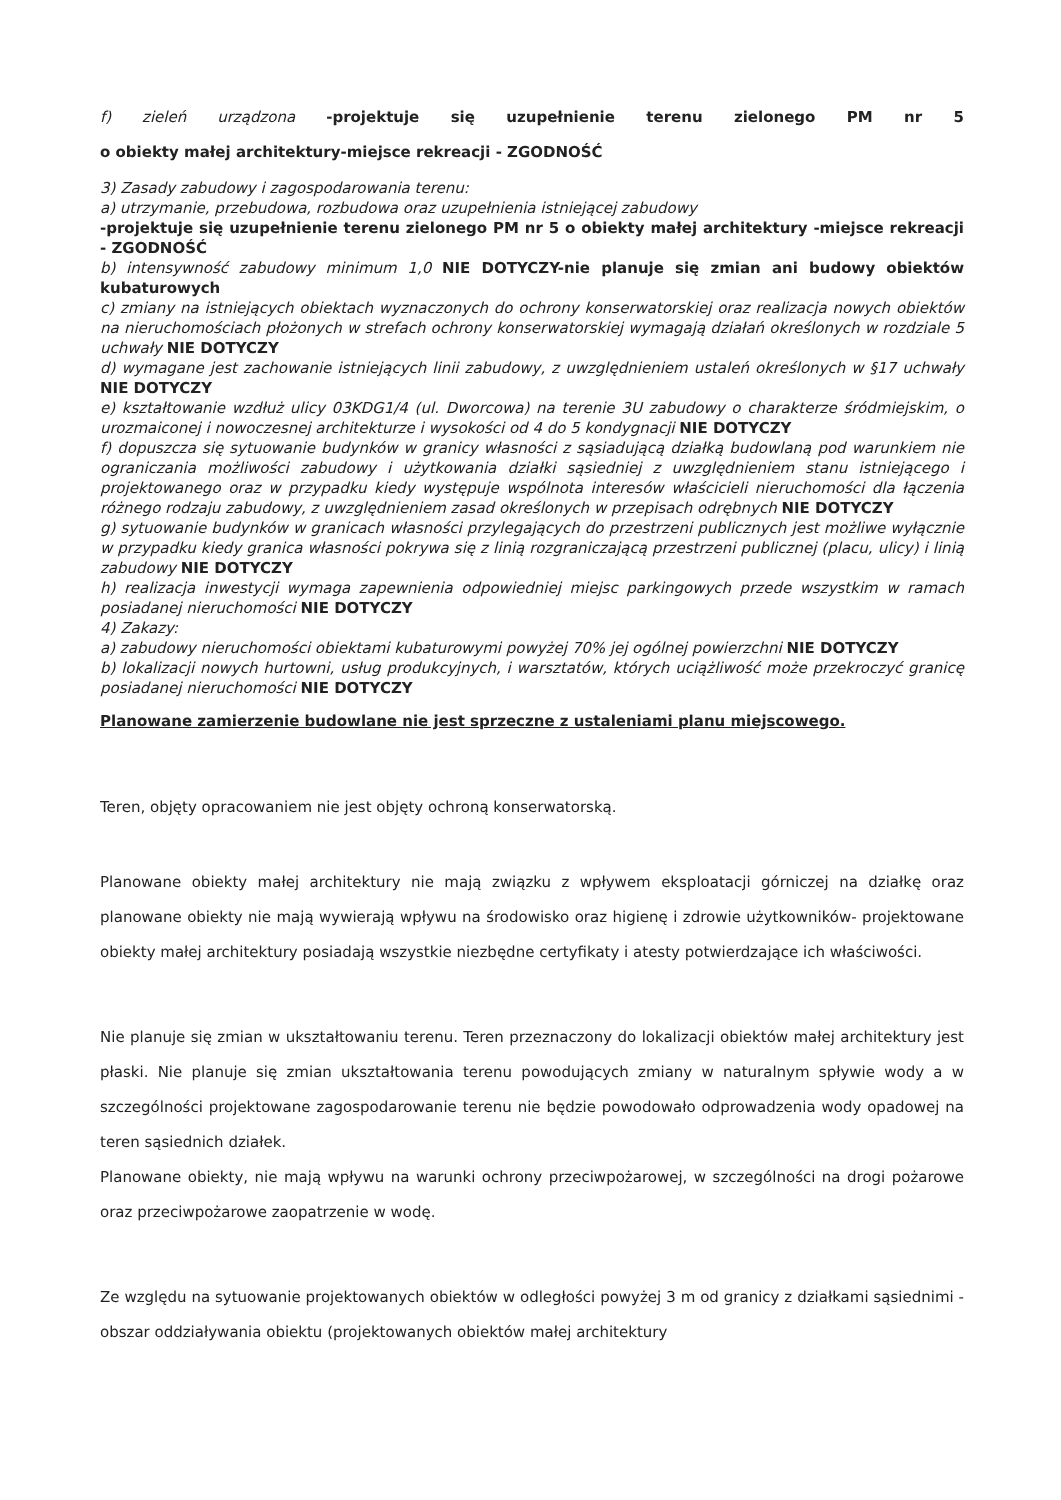f) zieleń urządzona -projektuje się uzupełnienie terenu zielonego PM nr 5
o obiekty małej architektury-miejsce rekreacji - ZGODNOŚĆ
3) Zasady zabudowy i zagospodarowania terenu:
a) utrzymanie, przebudowa, rozbudowa oraz uzupełnienia istniejącej zabudowy
-projektuje się uzupełnienie terenu zielonego PM nr 5 o obiekty małej architektury -miejsce rekreacji - ZGODNOŚĆ
b) intensywność zabudowy minimum 1,0 NIE DOTYCZY-nie planuje się zmian ani budowy obiektów kubaturowych
c) zmiany na istniejących obiektach wyznaczonych do ochrony konserwatorskiej oraz realizacja nowych obiektów na nieruchomościach płożonych w strefach ochrony konserwatorskiej wymagają działań określonych w rozdziale 5 uchwały NIE DOTYCZY
d) wymagane jest zachowanie istniejących linii zabudowy, z uwzględnieniem ustaleń określonych w §17 uchwały NIE DOTYCZY
e) kształtowanie wzdłuż ulicy 03KDG1/4 (ul. Dworcowa) na terenie 3U zabudowy o charakterze śródmiejskim, o urozmaiconej i nowoczesnej architekturze i wysokości od 4 do 5 kondygnacji NIE DOTYCZY
f) dopuszcza się sytuowanie budynków w granicy własności z sąsiadującą działką budowlaną pod warunkiem nie ograniczania możliwości zabudowy i użytkowania działki sąsiedniej z uwzględnieniem stanu istniejącego i projektowanego oraz w przypadku kiedy występuje wspólnota interesów właścicieli nieruchomości dla łączenia różnego rodzaju zabudowy, z uwzględnieniem zasad określonych w przepisach odrębnych NIE DOTYCZY
g) sytuowanie budynków w granicach własności przylegających do przestrzeni publicznych jest możliwe wyłącznie w przypadku kiedy granica własności pokrywa się z linią rozgraniczającą przestrzeni publicznej (placu, ulicy) i linią zabudowy NIE DOTYCZY
h) realizacja inwestycji wymaga zapewnienia odpowiedniej miejsc parkingowych przede wszystkim w ramach posiadanej nieruchomości NIE DOTYCZY
4) Zakazy:
a) zabudowy nieruchomości obiektami kubaturowymi powyżej 70% jej ogólnej powierzchni NIE DOTYCZY
b) lokalizacji nowych hurtowni, usług produkcyjnych, i warsztatów, których uciążliwość może przekroczyć granicę posiadanej nieruchomości NIE DOTYCZY
Planowane zamierzenie budowlane nie jest sprzeczne z ustaleniami planu miejscowego.
Teren, objęty opracowaniem nie jest objęty ochroną konserwatorską.
Planowane obiekty małej architektury nie mają związku z wpływem eksploatacji górniczej na działkę oraz planowane obiekty nie mają wywierają wpływu na środowisko oraz higienę i zdrowie użytkowników- projektowane obiekty małej architektury posiadają wszystkie niezbędne certyfikaty i atesty potwierdzające ich właściwości.
Nie planuje się zmian w ukształtowaniu terenu. Teren przeznaczony do lokalizacji obiektów małej architektury jest płaski. Nie planuje się zmian ukształtowania terenu powodujących zmiany w naturalnym spływie wody a w szczególności projektowane zagospodarowanie terenu nie będzie powodowało odprowadzenia wody opadowej na teren sąsiednich działek.
Planowane obiekty, nie mają wpływu na warunki ochrony przeciwpożarowej, w szczególności na drogi pożarowe oraz przeciwpożarowe zaopatrzenie w wodę.
Ze względu na sytuowanie projektowanych obiektów w odległości powyżej 3 m od granicy z działkami sąsiednimi - obszar oddziaływania obiektu (projektowanych obiektów małej architektury